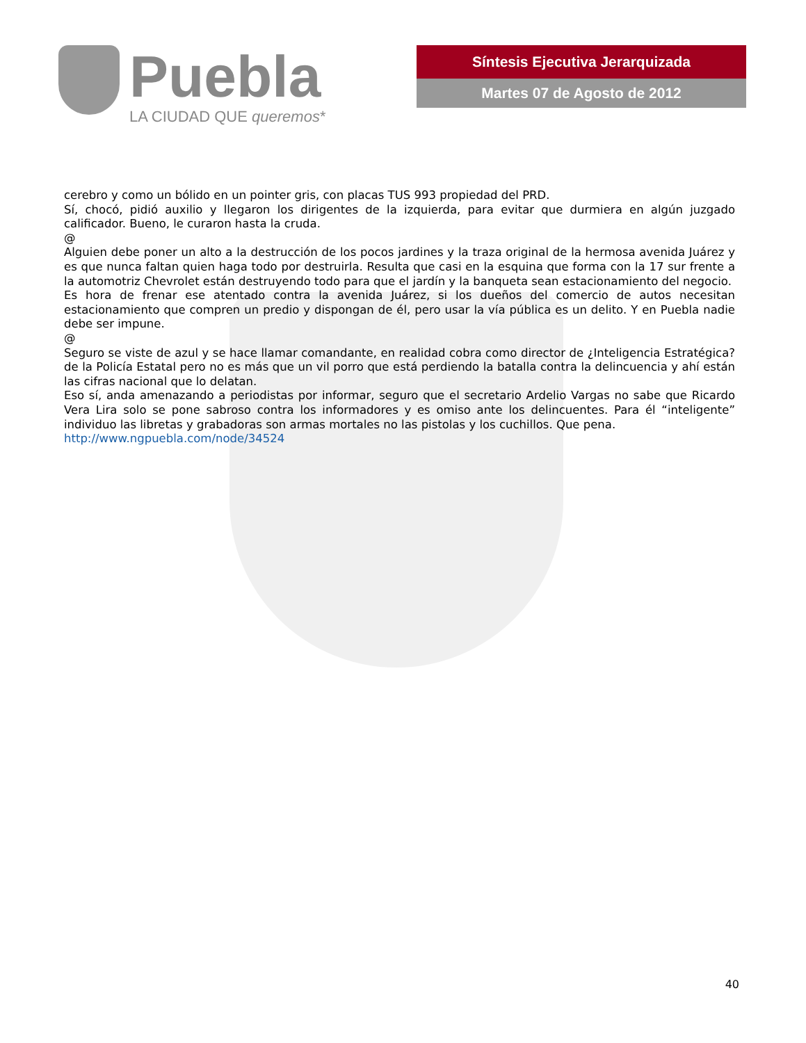Puebla
LA CIUDAD QUE queremos*
Síntesis Ejecutiva Jerarquizada
Martes 07 de Agosto de 2012
cerebro y como un bólido en un pointer gris, con placas TUS 993 propiedad del PRD.
Sí, chocó, pidió auxilio y llegaron los dirigentes de la izquierda, para evitar que durmiera en algún juzgado calificador. Bueno, le curaron hasta la cruda.
@
Alguien debe poner un alto a la destrucción de los pocos jardines y la traza original de la hermosa avenida Juárez y es que nunca faltan quien haga todo por destruirla. Resulta que casi en la esquina que forma con la 17 sur frente a la automotriz Chevrolet están destruyendo todo para que el jardín y la banqueta sean estacionamiento del negocio.
Es hora de frenar ese atentado contra la avenida Juárez, si los dueños del comercio de autos necesitan estacionamiento que compren un predio y dispongan de él, pero usar la vía pública es un delito. Y en Puebla nadie debe ser impune.
@
Seguro se viste de azul y se hace llamar comandante, en realidad cobra como director de ¿Inteligencia Estratégica? de la Policía Estatal pero no es más que un vil porro que está perdiendo la batalla contra la delincuencia y ahí están las cifras nacional que lo delatan.
Eso sí, anda amenazando a periodistas por informar, seguro que el secretario Ardelio Vargas no sabe que Ricardo Vera Lira solo se pone sabroso contra los informadores y es omiso ante los delincuentes. Para él “inteligente” individuo las libretas y grabadoras son armas mortales no las pistolas y los cuchillos. Que pena.
http://www.ngpuebla.com/node/34524
40